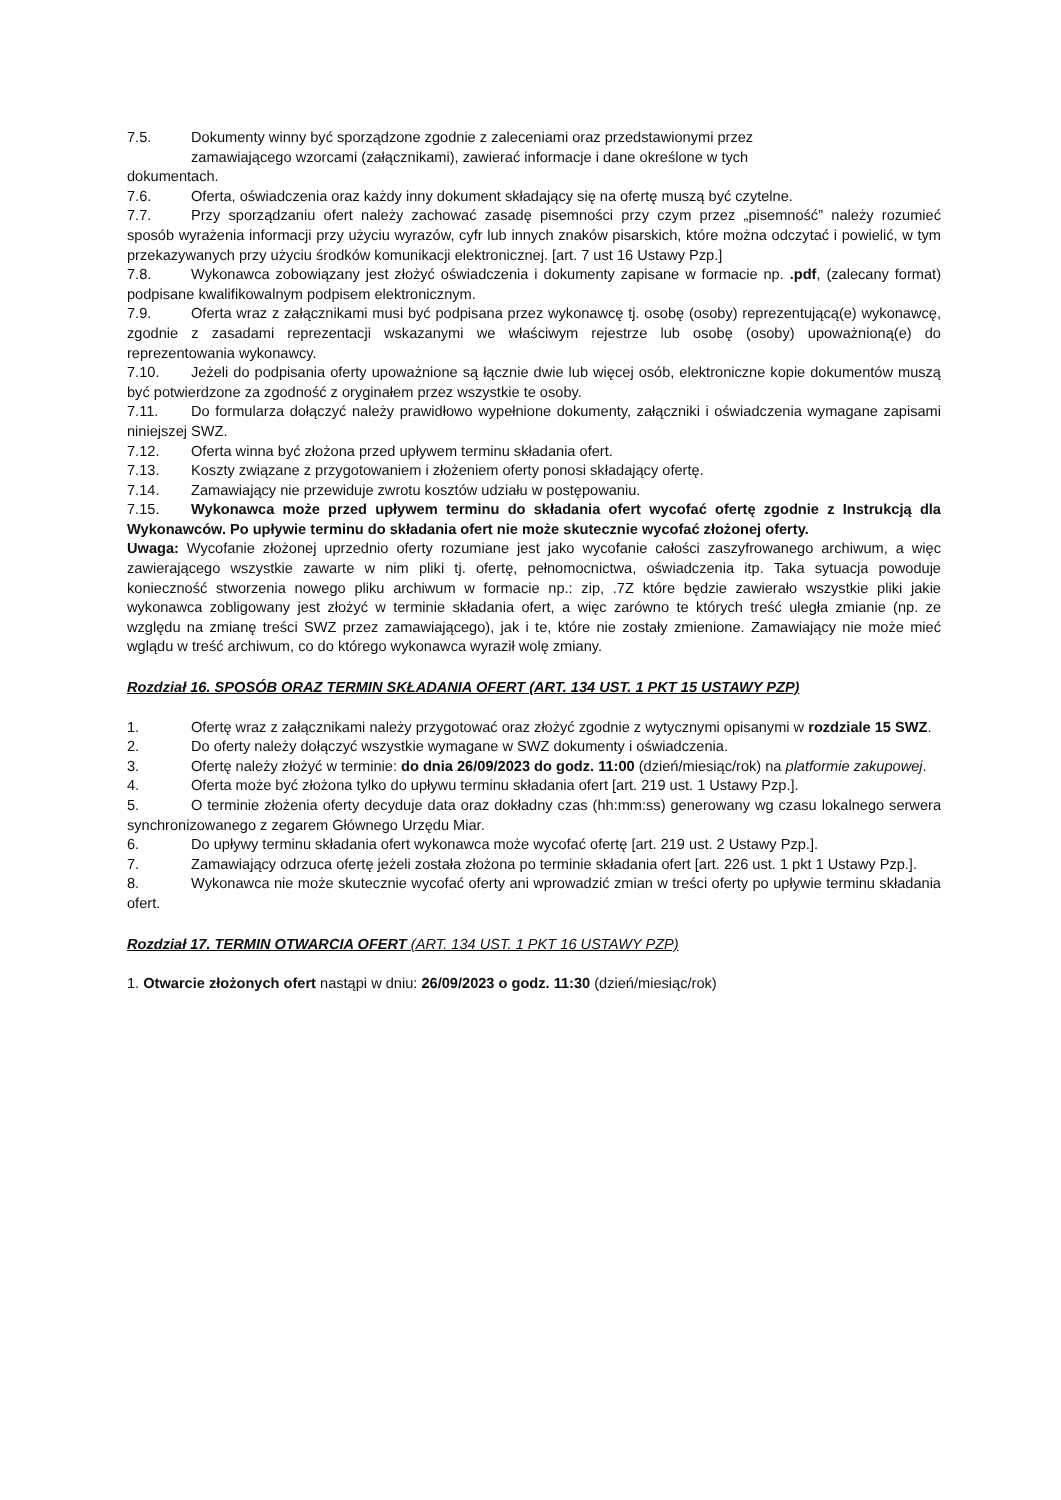7.5. Dokumenty winny być sporządzone zgodnie z zaleceniami oraz przedstawionymi przez
zamawiającego wzorcami (załącznikami), zawierać informacje i dane określone w tych
dokumentach.
7.6. Oferta, oświadczenia oraz każdy inny dokument składający się na ofertę muszą być czytelne.
7.7. Przy sporządzaniu ofert należy zachować zasadę pisemności przy czym przez „pisemność” należy rozumieć sposób wyrażenia informacji przy użyciu wyrazów, cyfr lub innych znaków pisarskich, które można odczytać i powielić, w tym przekazywanych przy użyciu środków komunikacji elektronicznej. [art. 7 ust 16 Ustawy Pzp.]
7.8. Wykonawca zobowiązany jest złożyć oświadczenia i dokumenty zapisane w formacie np. .pdf, (zalecany format) podpisane kwalifikowalnym podpisem elektronicznym.
7.9. Oferta wraz z załącznikami musi być podpisana przez wykonawcę tj. osobę (osoby) reprezentującą(e) wykonawcę, zgodnie z zasadami reprezentacji wskazanymi we właściwym rejestrze lub osobę (osoby) upoważnioną(e) do reprezentowania wykonawcy.
7.10. Jeżeli do podpisania oferty upoważnione są łącznie dwie lub więcej osób, elektroniczne kopie dokumentów muszą być potwierdzone za zgodność z oryginałem przez wszystkie te osoby.
7.11. Do formularza dołączyć należy prawidłowo wypełnione dokumenty, załączniki i oświadczenia wymagane zapisami niniejszej SWZ.
7.12. Oferta winna być złożona przed upływem terminu składania ofert.
7.13. Koszty związane z przygotowaniem i złożeniem oferty ponosi składający ofertę.
7.14. Zamawiający nie przewiduje zwrotu kosztów udziału w postępowaniu.
7.15. Wykonawca może przed upływem terminu do składania ofert wycofać ofertę zgodnie z Instrukcją dla Wykonawców. Po upływie terminu do składania ofert nie może skutecznie wycofać złożonej oferty.
Uwaga: Wycofanie złożonej uprzednio oferty rozumiane jest jako wycofanie całości zaszyfrowanego archiwum, a więc zawierającego wszystkie zawarte w nim pliki tj. ofertę, pełnomocnictwa, oświadczenia itp. Taka sytuacja powoduje konieczność stworzenia nowego pliku archiwum w formacie np.: zip, .7Z które będzie zawierało wszystkie pliki jakie wykonawca zobligowany jest złożyć w terminie składania ofert, a więc zarówno te których treść uległa zmianie (np. ze względu na zmianę treści SWZ przez zamawiającego), jak i te, które nie zostały zmienione. Zamawiający nie może mieć wglądu w treść archiwum, co do którego wykonawca wyraził wolę zmiany.
Rozdział 16. SPOSÓB ORAZ TERMIN SKŁADANIA OFERT (ART. 134 UST. 1 PKT 15 USTAWY PZP)
1. Ofertę wraz z załącznikami należy przygotować oraz złożyć zgodnie z wytycznymi opisanymi w rozdziale 15 SWZ.
2. Do oferty należy dołączyć wszystkie wymagane w SWZ dokumenty i oświadczenia.
3. Ofertę należy złożyć w terminie: do dnia 26/09/2023 do godz. 11:00 (dzień/miesiąc/rok) na platformie zakupowej.
4. Oferta może być złożona tylko do upływu terminu składania ofert [art. 219 ust. 1 Ustawy Pzp.].
5. O terminie złożenia oferty decyduje data oraz dokładny czas (hh:mm:ss) generowany wg czasu lokalnego serwera synchronizowanego z zegarem Głównego Urzędu Miar.
6. Do upływy terminu składania ofert wykonawca może wycofać ofertę [art. 219 ust. 2 Ustawy Pzp.].
7. Zamawiający odrzuca ofertę jeżeli została złożona po terminie składania ofert [art. 226 ust. 1 pkt 1 Ustawy Pzp.].
8. Wykonawca nie może skutecznie wycofać oferty ani wprowadzić zmian w treści oferty po upływie terminu składania ofert.
Rozdział 17. TERMIN OTWARCIA OFERT (ART. 134 UST. 1 PKT 16 USTAWY PZP)
1. Otwarcie złożonych ofert nastąpi w dniu: 26/09/2023 o godz. 11:30 (dzień/miesiąc/rok)